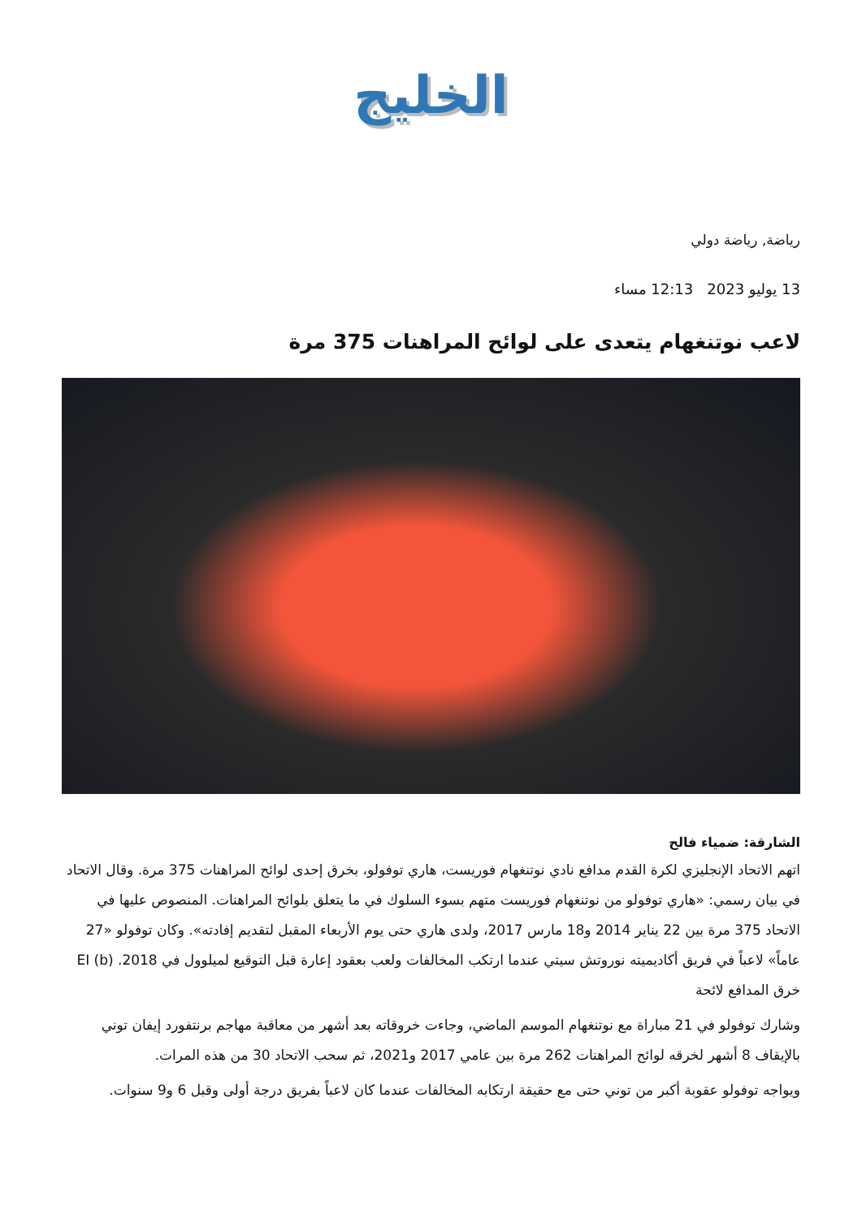الخليج
رياضة, رياضة دولي
13 يوليو 2023 12:13 مساء
لاعب نوتنغهام يتعدى على لوائح المراهنات 375 مرة
الشارقة: ضمياء فالح
اتهم الاتحاد الإنجليزي لكرة القدم مدافع نادي نوتنغهام فوريست، هاري توفولو، بخرق إحدى لوائح المراهنات 375 مرة. وقال الاتحاد في بيان رسمي: «هاري توفولو من نوتنغهام فوريست متهم بسوء السلوك في ما يتعلق بلوائح المراهنات. المنصوص عليها في الاتحاد 375 مرة بين 22 يناير 2014 و18 مارس 2017، ولدى هاري حتى يوم الأربعاء المقبل لتقديم إفادته». وكان توفولو «27 عاماً» لاعباً في فريق أكاديميته نوروتش سيتي عندما ارتكب المخالفات ولعب بعقود إعارة قبل التوقيع لميلوول في 2018. EI (b) خرق المدافع لائحة
وشارك توفولو في 21 مباراة مع نوتنغهام الموسم الماضي، وجاءت خروقاته بعد أشهر من معاقبة مهاجم برنتفورد إيفان توني بالإيقاف 8 أشهر لخرقه لوائح المراهنات 262 مرة بين عامي 2017 و2021، ثم سحب الاتحاد 30 من هذه المرات.
ويواجه توفولو عقوبة أكبر من توني حتى مع حقيقة ارتكابه المخالفات عندما كان لاعباً بفريق درجة أولى وقبل 6 و9 سنوات.